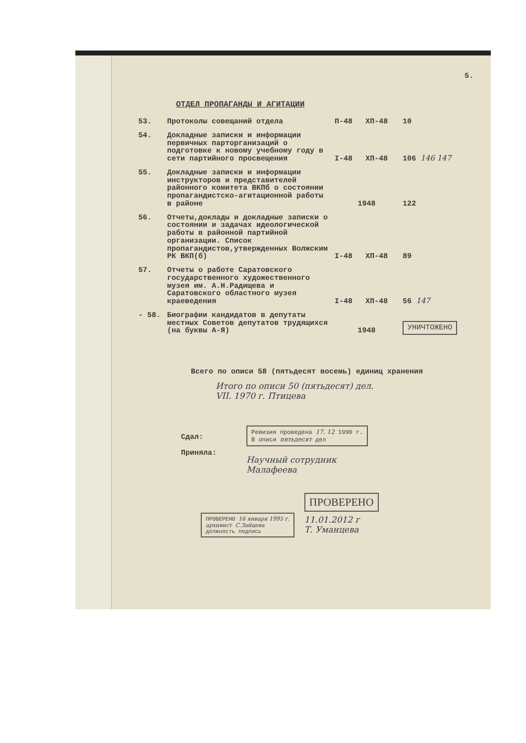5.
ОТДЕЛ ПРОПАГАНДЫ И АГИТАЦИИ
| 53. | Протоколы совещаний отдела | П-48 | ХП-48 | 10 |
| 54. | Докладные записки и информации первичных парторганизаций о подготовке к новому учебному году в сети партийного просвещения | I-48 | ХП-48 | 106 146 147 |
| 55. | Докладные записки и информации инструкторов и представителей районного комитета ВКПб о состоянии пропагандистско-агитационной работы в районе | 1948 | | 122 |
| 56. | Отчеты,доклады и докладные записки о состоянии и задачах идеологической работы в районной партийной организации. Список пропагандистов,утвержденных Волжским РК ВКП(б) | I-48 | ХП-48 | 89 |
| 57. | Отчеты о работе Саратовского государственного художественного музея им. А.Н.Радищева и Саратовского областного музея краеведения | I-48 | ХП-48 | 56 147 |
| - 58. | Биографии кандидатов в депутаты местных Советов депутатов трудящихся (на буквы А-Я) | 1948 | | УНИЧТОЖЕНО |
Всего по описи 58 (пятьдесят восемь) единиц хранения
Итого по описи 50 (пятьдесят) дел.
VII. 1970 г. Птицева
Сдал:
Приняла:
Ревизия проведена 17. 12 1990 г.
В описи пятьдесят дел
Научный сотрудник
Малафеева
ПРОВЕРЕНО 16 января 1995 г.
архивист С.Зайцева
должность подпись
ПРОВЕРЕНО
11.01.2012 г
Т. Уманцева